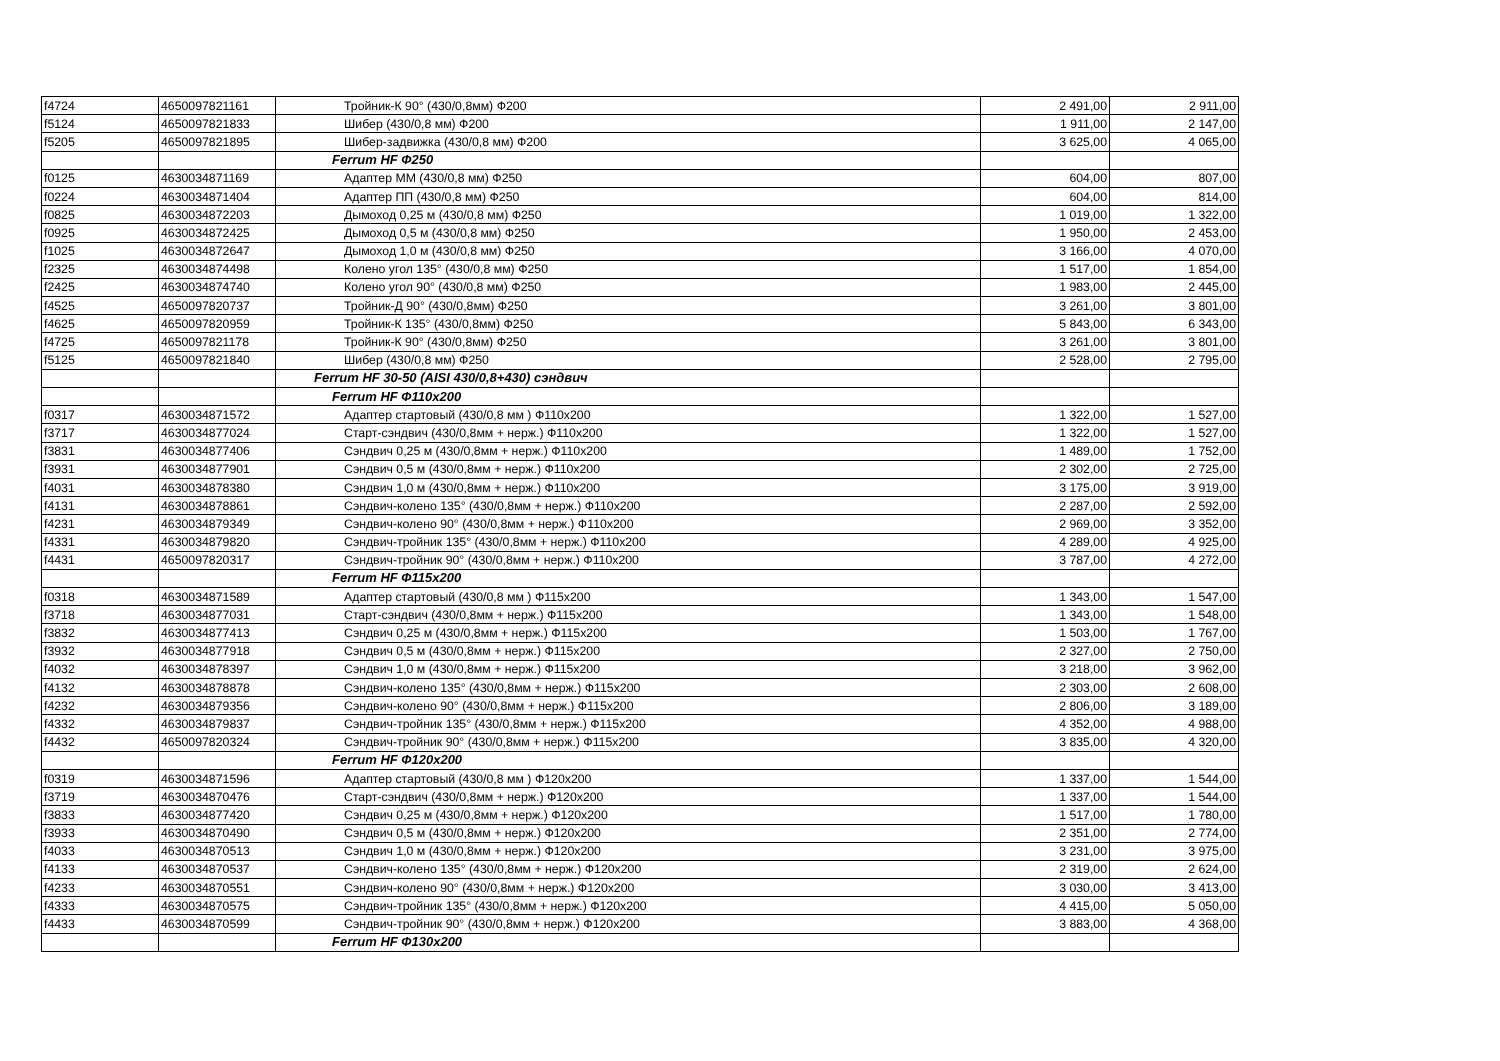| f4724 | 4650097821161 | Тройник-К 90° (430/0,8мм) Ф200 | 2 491,00 | 2 911,00 |
| f5124 | 4650097821833 | Шибер (430/0,8 мм) Ф200 | 1 911,00 | 2 147,00 |
| f5205 | 4650097821895 | Шибер-задвижка (430/0,8 мм) Ф200 | 3 625,00 | 4 065,00 |
| | | Ferrum HF Ф250 | | |
| f0125 | 4630034871169 | Адаптер ММ (430/0,8 мм) Ф250 | 604,00 | 807,00 |
| f0224 | 4630034871404 | Адаптер ПП (430/0,8 мм) Ф250 | 604,00 | 814,00 |
| f0825 | 4630034872203 | Дымоход 0,25 м (430/0,8 мм) Ф250 | 1 019,00 | 1 322,00 |
| f0925 | 4630034872425 | Дымоход 0,5 м (430/0,8 мм) Ф250 | 1 950,00 | 2 453,00 |
| f1025 | 4630034872647 | Дымоход 1,0 м (430/0,8 мм) Ф250 | 3 166,00 | 4 070,00 |
| f2325 | 4630034874498 | Колено угол 135° (430/0,8 мм) Ф250 | 1 517,00 | 1 854,00 |
| f2425 | 4630034874740 | Колено угол 90° (430/0,8 мм) Ф250 | 1 983,00 | 2 445,00 |
| f4525 | 4650097820737 | Тройник-Д 90° (430/0,8мм) Ф250 | 3 261,00 | 3 801,00 |
| f4625 | 4650097820959 | Тройник-К 135° (430/0,8мм) Ф250 | 5 843,00 | 6 343,00 |
| f4725 | 4650097821178 | Тройник-К 90° (430/0,8мм) Ф250 | 3 261,00 | 3 801,00 |
| f5125 | 4650097821840 | Шибер (430/0,8 мм) Ф250 | 2 528,00 | 2 795,00 |
| | | Ferrum HF 30-50 (AISI 430/0,8+430) сэндвич | | |
| | | Ferrum HF Ф110x200 | | |
| f0317 | 4630034871572 | Адаптер стартовый (430/0,8 мм ) Ф110x200 | 1 322,00 | 1 527,00 |
| f3717 | 4630034877024 | Старт-сэндвич (430/0,8мм + нерж.) Ф110x200 | 1 322,00 | 1 527,00 |
| f3831 | 4630034877406 | Сэндвич 0,25 м (430/0,8мм + нерж.) Ф110x200 | 1 489,00 | 1 752,00 |
| f3931 | 4630034877901 | Сэндвич 0,5 м (430/0,8мм + нерж.) Ф110x200 | 2 302,00 | 2 725,00 |
| f4031 | 4630034878380 | Сэндвич 1,0 м (430/0,8мм + нерж.) Ф110x200 | 3 175,00 | 3 919,00 |
| f4131 | 4630034878861 | Сэндвич-колено 135° (430/0,8мм + нерж.) Ф110x200 | 2 287,00 | 2 592,00 |
| f4231 | 4630034879349 | Сэндвич-колено 90° (430/0,8мм + нерж.) Ф110x200 | 2 969,00 | 3 352,00 |
| f4331 | 4630034879820 | Сэндвич-тройник 135° (430/0,8мм + нерж.) Ф110x200 | 4 289,00 | 4 925,00 |
| f4431 | 4650097820317 | Сэндвич-тройник 90° (430/0,8мм + нерж.) Ф110x200 | 3 787,00 | 4 272,00 |
| | | Ferrum HF Ф115x200 | | |
| f0318 | 4630034871589 | Адаптер стартовый (430/0,8 мм ) Ф115x200 | 1 343,00 | 1 547,00 |
| f3718 | 4630034877031 | Старт-сэндвич (430/0,8мм + нерж.) Ф115x200 | 1 343,00 | 1 548,00 |
| f3832 | 4630034877413 | Сэндвич 0,25 м (430/0,8мм + нерж.) Ф115x200 | 1 503,00 | 1 767,00 |
| f3932 | 4630034877918 | Сэндвич 0,5 м (430/0,8мм + нерж.) Ф115x200 | 2 327,00 | 2 750,00 |
| f4032 | 4630034878397 | Сэндвич 1,0 м (430/0,8мм + нерж.) Ф115x200 | 3 218,00 | 3 962,00 |
| f4132 | 4630034878878 | Сэндвич-колено 135° (430/0,8мм + нерж.) Ф115x200 | 2 303,00 | 2 608,00 |
| f4232 | 4630034879356 | Сэндвич-колено 90° (430/0,8мм + нерж.) Ф115x200 | 2 806,00 | 3 189,00 |
| f4332 | 4630034879837 | Сэндвич-тройник 135° (430/0,8мм + нерж.) Ф115x200 | 4 352,00 | 4 988,00 |
| f4432 | 4650097820324 | Сэндвич-тройник 90° (430/0,8мм + нерж.) Ф115x200 | 3 835,00 | 4 320,00 |
| | | Ferrum HF Ф120x200 | | |
| f0319 | 4630034871596 | Адаптер стартовый (430/0,8 мм ) Ф120x200 | 1 337,00 | 1 544,00 |
| f3719 | 4630034870476 | Старт-сэндвич (430/0,8мм + нерж.) Ф120x200 | 1 337,00 | 1 544,00 |
| f3833 | 4630034877420 | Сэндвич 0,25 м (430/0,8мм + нерж.) Ф120x200 | 1 517,00 | 1 780,00 |
| f3933 | 4630034870490 | Сэндвич 0,5 м (430/0,8мм + нерж.) Ф120x200 | 2 351,00 | 2 774,00 |
| f4033 | 4630034870513 | Сэндвич 1,0 м (430/0,8мм + нерж.) Ф120x200 | 3 231,00 | 3 975,00 |
| f4133 | 4630034870537 | Сэндвич-колено 135° (430/0,8мм + нерж.) Ф120x200 | 2 319,00 | 2 624,00 |
| f4233 | 4630034870551 | Сэндвич-колено 90° (430/0,8мм + нерж.) Ф120x200 | 3 030,00 | 3 413,00 |
| f4333 | 4630034870575 | Сэндвич-тройник 135° (430/0,8мм + нерж.) Ф120x200 | 4 415,00 | 5 050,00 |
| f4433 | 4630034870599 | Сэндвич-тройник 90° (430/0,8мм + нерж.) Ф120x200 | 3 883,00 | 4 368,00 |
| | | Ferrum HF Ф130x200 | | |